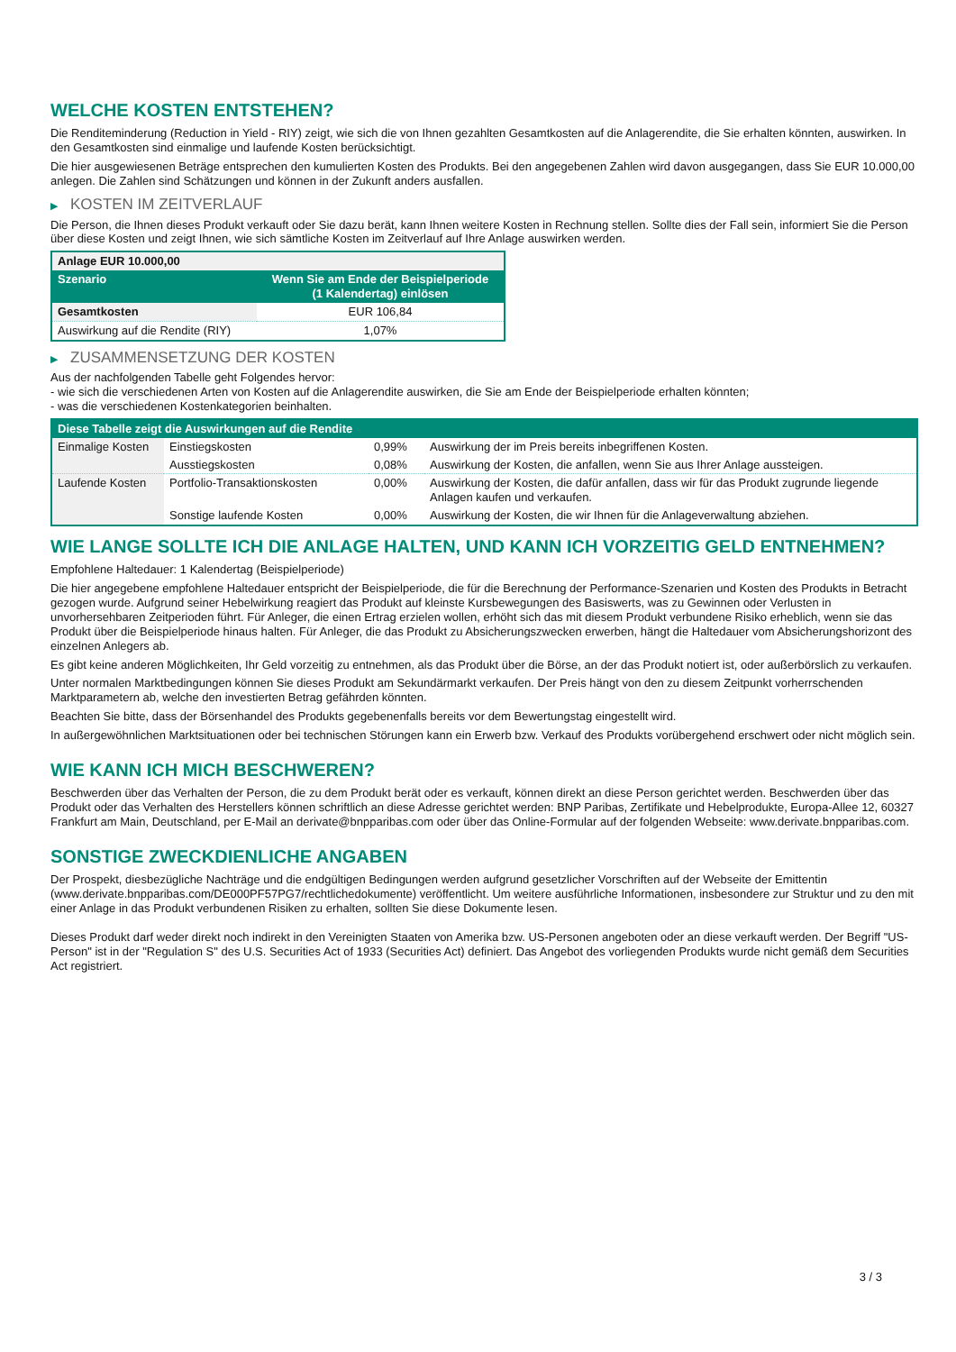WELCHE KOSTEN ENTSTEHEN?
Die Renditeminderung (Reduction in Yield - RIY) zeigt, wie sich die von Ihnen gezahlten Gesamtkosten auf die Anlagerendite, die Sie erhalten könnten, auswirken. In den Gesamtkosten sind einmalige und laufende Kosten berücksichtigt.
Die hier ausgewiesenen Beträge entsprechen den kumulierten Kosten des Produkts. Bei den angegebenen Zahlen wird davon ausgegangen, dass Sie EUR 10.000,00 anlegen. Die Zahlen sind Schätzungen und können in der Zukunft anders ausfallen.
▶ KOSTEN IM ZEITVERLAUF
Die Person, die Ihnen dieses Produkt verkauft oder Sie dazu berät, kann Ihnen weitere Kosten in Rechnung stellen. Sollte dies der Fall sein, informiert Sie die Person über diese Kosten und zeigt Ihnen, wie sich sämtliche Kosten im Zeitverlauf auf Ihre Anlage auswirken werden.
| Anlage EUR 10.000,00 | |
| --- | --- |
| Szenario | Wenn Sie am Ende der Beispielperiode (1 Kalendertag) einlösen |
| Gesamtkosten | EUR 106,84 |
| Auswirkung auf die Rendite (RIY) | 1,07% |
▶ ZUSAMMENSETZUNG DER KOSTEN
Aus der nachfolgenden Tabelle geht Folgendes hervor:
- wie sich die verschiedenen Arten von Kosten auf die Anlagerendite auswirken, die Sie am Ende der Beispielperiode erhalten könnten;
- was die verschiedenen Kostenkategorien beinhalten.
| Diese Tabelle zeigt die Auswirkungen auf die Rendite | | | |
| --- | --- | --- | --- |
| Einmalige Kosten | Einstiegskosten | 0,99% | Auswirkung der im Preis bereits inbegriffenen Kosten. |
| | Ausstiegskosten | 0,08% | Auswirkung der Kosten, die anfallen, wenn Sie aus Ihrer Anlage aussteigen. |
| Laufende Kosten | Portfolio-Transaktionskosten | 0,00% | Auswirkung der Kosten, die dafür anfallen, dass wir für das Produkt zugrunde liegende Anlagen kaufen und verkaufen. |
| | Sonstige laufende Kosten | 0,00% | Auswirkung der Kosten, die wir Ihnen für die Anlageverwaltung abziehen. |
WIE LANGE SOLLTE ICH DIE ANLAGE HALTEN, UND KANN ICH VORZEITIG GELD ENTNEHMEN?
Empfohlene Haltedauer: 1 Kalendertag (Beispielperiode)
Die hier angegebene empfohlene Haltedauer entspricht der Beispielperiode, die für die Berechnung der Performance-Szenarien und Kosten des Produkts in Betracht gezogen wurde. Aufgrund seiner Hebelwirkung reagiert das Produkt auf kleinste Kursbewegungen des Basiswerts, was zu Gewinnen oder Verlusten in unvorhersehbaren Zeitperioden führt. Für Anleger, die einen Ertrag erzielen wollen, erhöht sich das mit diesem Produkt verbundene Risiko erheblich, wenn sie das Produkt über die Beispielperiode hinaus halten. Für Anleger, die das Produkt zu Absicherungszwecken erwerben, hängt die Haltedauer vom Absicherungshorizont des einzelnen Anlegers ab.
Es gibt keine anderen Möglichkeiten, Ihr Geld vorzeitig zu entnehmen, als das Produkt über die Börse, an der das Produkt notiert ist, oder außerbörslich zu verkaufen.
Unter normalen Marktbedingungen können Sie dieses Produkt am Sekundärmarkt verkaufen. Der Preis hängt von den zu diesem Zeitpunkt vorherrschenden Marktparametern ab, welche den investierten Betrag gefährden könnten.
Beachten Sie bitte, dass der Börsenhandel des Produkts gegebenenfalls bereits vor dem Bewertungstag eingestellt wird.
In außergewöhnlichen Marktsituationen oder bei technischen Störungen kann ein Erwerb bzw. Verkauf des Produkts vorübergehend erschwert oder nicht möglich sein.
WIE KANN ICH MICH BESCHWEREN?
Beschwerden über das Verhalten der Person, die zu dem Produkt berät oder es verkauft, können direkt an diese Person gerichtet werden. Beschwerden über das Produkt oder das Verhalten des Herstellers können schriftlich an diese Adresse gerichtet werden: BNP Paribas, Zertifikate und Hebelprodukte, Europa-Allee 12, 60327 Frankfurt am Main, Deutschland, per E-Mail an derivate@bnpparibas.com oder über das Online-Formular auf der folgenden Webseite: www.derivate.bnpparibas.com.
SONSTIGE ZWECKDIENLICHE ANGABEN
Der Prospekt, diesbezügliche Nachträge und die endgültigen Bedingungen werden aufgrund gesetzlicher Vorschriften auf der Webseite der Emittentin (www.derivate.bnpparibas.com/DE000PF57PG7/rechtlichedokumente) veröffentlicht. Um weitere ausführliche Informationen, insbesondere zur Struktur und zu den mit einer Anlage in das Produkt verbundenen Risiken zu erhalten, sollten Sie diese Dokumente lesen.
Dieses Produkt darf weder direkt noch indirekt in den Vereinigten Staaten von Amerika bzw. US-Personen angeboten oder an diese verkauft werden. Der Begriff "US-Person" ist in der "Regulation S" des U.S. Securities Act of 1933 (Securities Act) definiert. Das Angebot des vorliegenden Produkts wurde nicht gemäß dem Securities Act registriert.
3 / 3